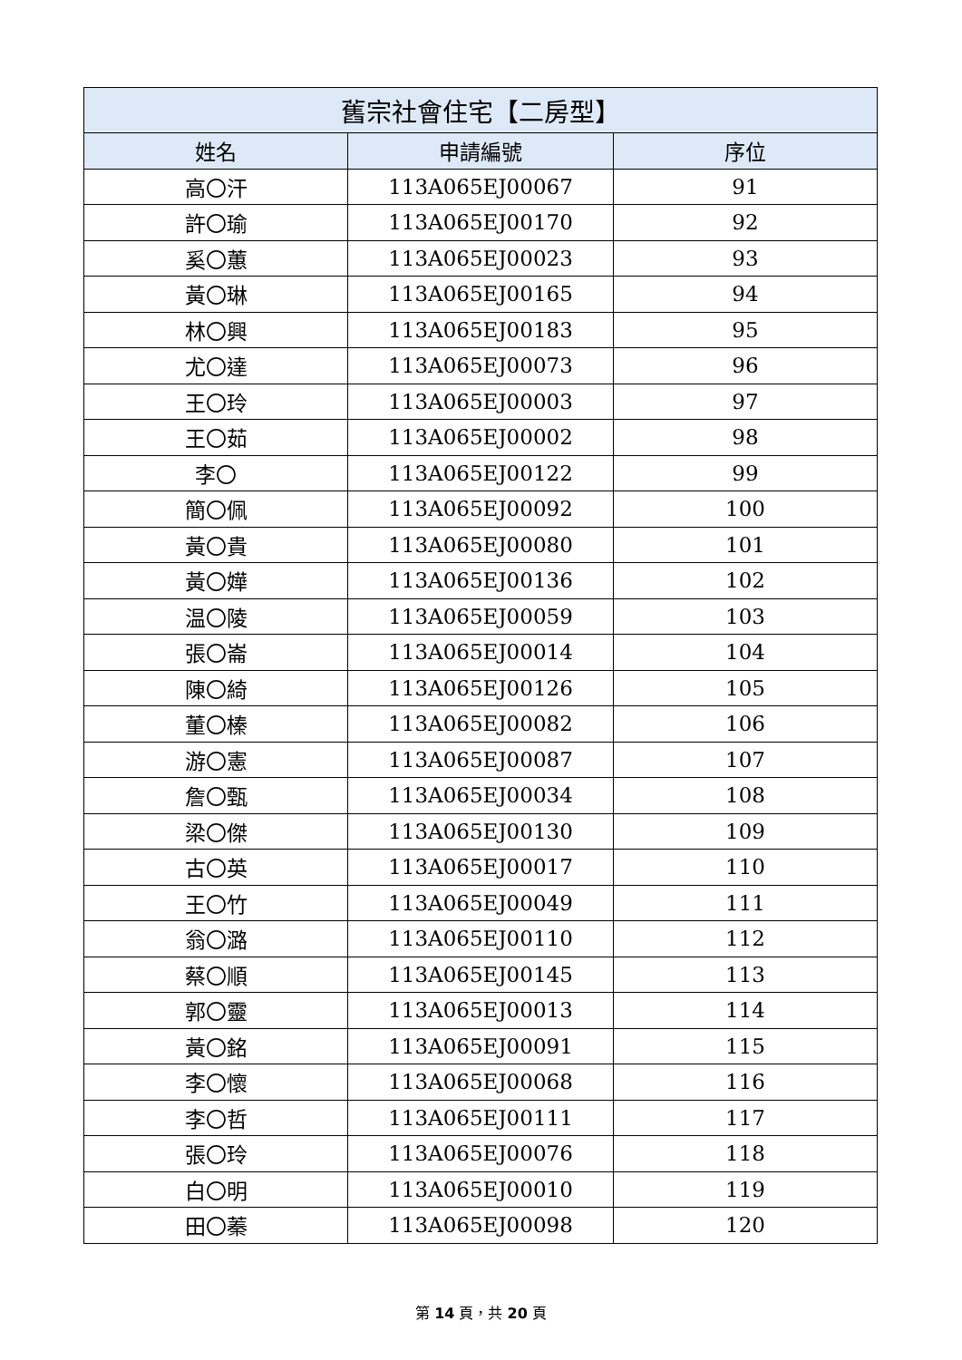| 舊宗社會住宅【二房型】 | | |
| --- | --- | --- |
| 姓名 | 申請編號 | 序位 |
| 高〇汗 | 113A065EJ00067 | 91 |
| 許〇瑜 | 113A065EJ00170 | 92 |
| 奚〇蕙 | 113A065EJ00023 | 93 |
| 黃〇琳 | 113A065EJ00165 | 94 |
| 林〇興 | 113A065EJ00183 | 95 |
| 尤〇達 | 113A065EJ00073 | 96 |
| 王〇玲 | 113A065EJ00003 | 97 |
| 王〇茹 | 113A065EJ00002 | 98 |
| 李〇 | 113A065EJ00122 | 99 |
| 簡〇佩 | 113A065EJ00092 | 100 |
| 黃〇貴 | 113A065EJ00080 | 101 |
| 黃〇嬅 | 113A065EJ00136 | 102 |
| 温〇陵 | 113A065EJ00059 | 103 |
| 張〇崙 | 113A065EJ00014 | 104 |
| 陳〇綺 | 113A065EJ00126 | 105 |
| 董〇榛 | 113A065EJ00082 | 106 |
| 游〇憲 | 113A065EJ00087 | 107 |
| 詹〇甄 | 113A065EJ00034 | 108 |
| 梁〇傑 | 113A065EJ00130 | 109 |
| 古〇英 | 113A065EJ00017 | 110 |
| 王〇竹 | 113A065EJ00049 | 111 |
| 翁〇潞 | 113A065EJ00110 | 112 |
| 蔡〇順 | 113A065EJ00145 | 113 |
| 郭〇靈 | 113A065EJ00013 | 114 |
| 黃〇銘 | 113A065EJ00091 | 115 |
| 李〇懷 | 113A065EJ00068 | 116 |
| 李〇哲 | 113A065EJ00111 | 117 |
| 張〇玲 | 113A065EJ00076 | 118 |
| 白〇明 | 113A065EJ00010 | 119 |
| 田〇蓁 | 113A065EJ00098 | 120 |
第 14 頁，共 20 頁